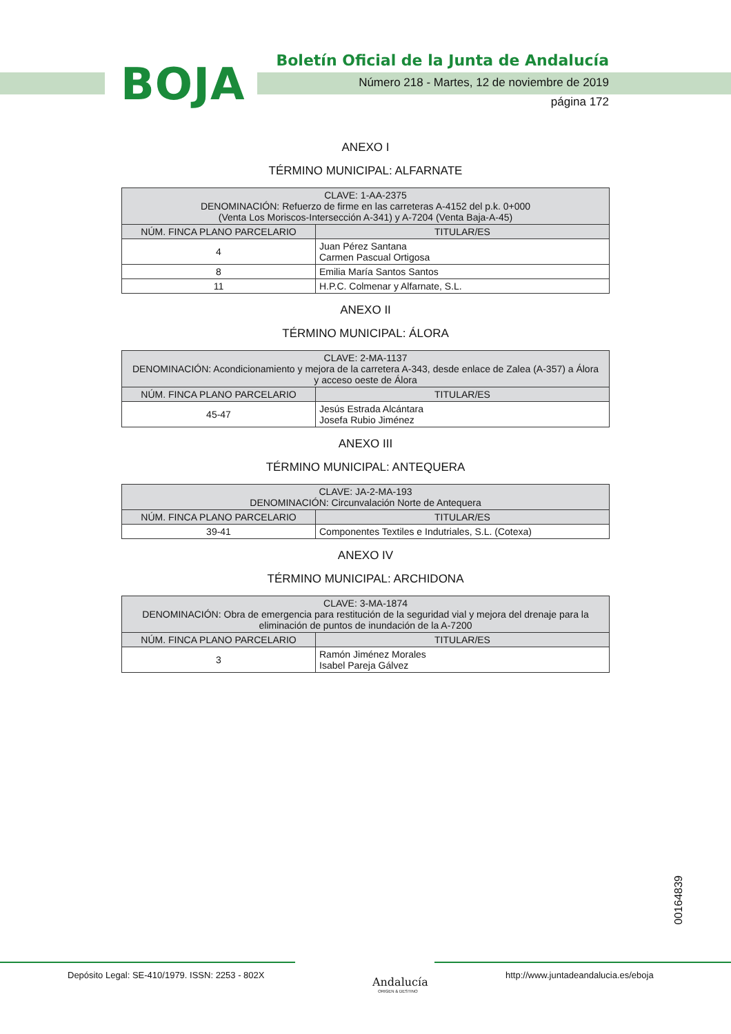BOJA
Boletín Oficial de la Junta de Andalucía
Número 218 - Martes, 12 de noviembre de 2019
página 172
ANEXO I
TÉRMINO MUNICIPAL: ALFARNATE
| CLAVE: 1-AA-2375 DENOMINACIÓN: Refuerzo de firme en las carreteras A-4152 del p.k. 0+000 (Venta Los Moriscos-Intersección A-341) y A-7204 (Venta Baja-A-45) | |
| --- | --- |
| NÚM. FINCA PLANO PARCELARIO | TITULAR/ES |
| 4 | Juan Pérez Santana Carmen Pascual Ortigosa |
| 8 | Emilia María Santos Santos |
| 11 | H.P.C. Colmenar y Alfarnate, S.L. |
ANEXO II
TÉRMINO MUNICIPAL: ÁLORA
| CLAVE: 2-MA-1137 DENOMINACIÓN: Acondicionamiento y mejora de la carretera A-343, desde enlace de Zalea (A-357) a Álora y acceso oeste de Álora | |
| --- | --- |
| NÚM. FINCA PLANO PARCELARIO | TITULAR/ES |
| 45-47 | Jesús Estrada Alcántara Josefa Rubio Jiménez |
ANEXO III
TÉRMINO MUNICIPAL: ANTEQUERA
| CLAVE: JA-2-MA-193 DENOMINACIÓN: Circunvalación Norte de Antequera | |
| --- | --- |
| NÚM. FINCA PLANO PARCELARIO | TITULAR/ES |
| 39-41 | Componentes Textiles e Indutriales, S.L. (Cotexa) |
ANEXO IV
TÉRMINO MUNICIPAL: ARCHIDONA
| CLAVE: 3-MA-1874 DENOMINACIÓN: Obra de emergencia para restitución de la seguridad vial y mejora del drenaje para la eliminación de puntos de inundación de la A-7200 | |
| --- | --- |
| NÚM. FINCA PLANO PARCELARIO | TITULAR/ES |
| 3 | Ramón Jiménez Morales Isabel Pareja Gálvez |
00164839
Depósito Legal: SE-410/1979. ISSN: 2253 - 802X
Andalucía
ORIGEN & DESTINO
http://www.juntadeandalucia.es/eboja